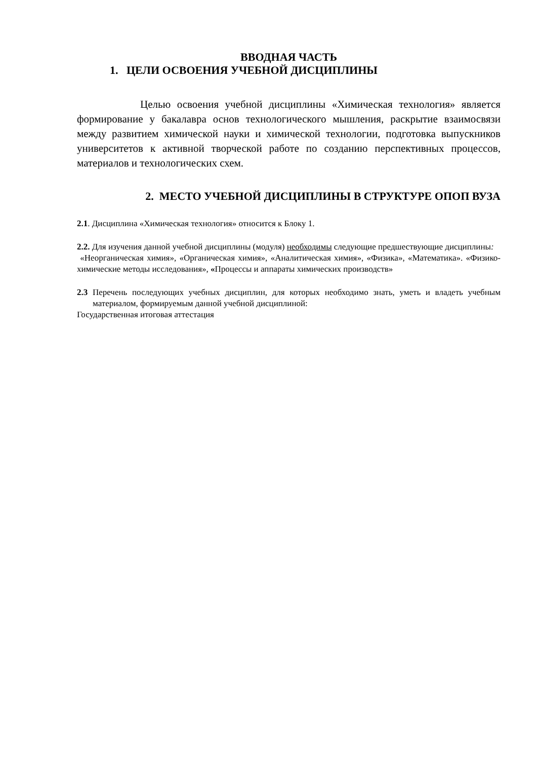ВВОДНАЯ ЧАСТЬ
1. ЦЕЛИ ОСВОЕНИЯ УЧЕБНОЙ ДИСЦИПЛИНЫ
Целью освоения учебной дисциплины «Химическая технология» является формирование у бакалавра основ технологического мышления, раскрытие взаимосвязи между развитием химической науки и химической технологии, подготовка выпускников университетов к активной творческой работе по созданию перспективных процессов, материалов и технологических схем.
2. МЕСТО УЧЕБНОЙ ДИСЦИПЛИНЫ В СТРУКТУРЕ ОПОП ВУЗА
2.1. Дисциплина «Химическая технология» относится к Блоку 1.
2.2. Для изучения данной учебной дисциплины (модуля) необходимы следующие предшествующие дисциплины:
«Неорганическая химия», «Органическая химия», «Аналитическая химия», «Физика», «Математика». «Физико-химические методы исследования», «Процессы и аппараты химических производств»
2.3 Перечень последующих учебных дисциплин, для которых необходимо знать, уметь и владеть учебным материалом, формируемым данной учебной дисциплиной:
Государственная итоговая аттестация